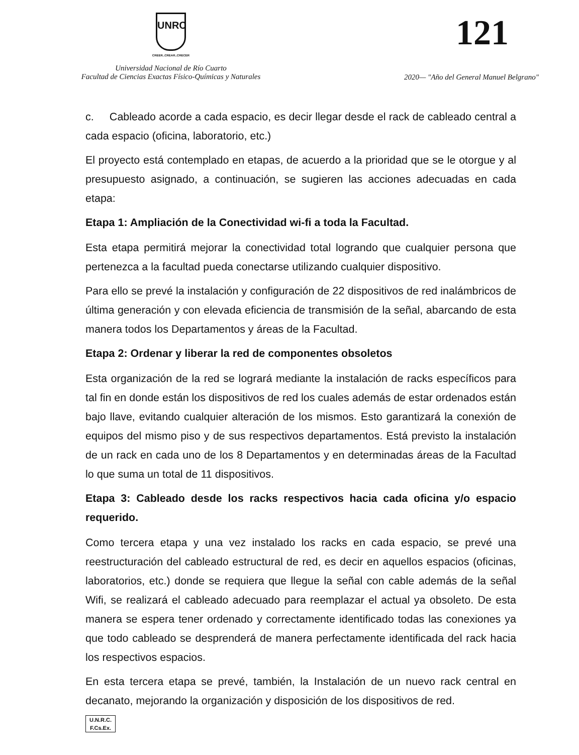UNRC
CREER..CREAR..CRECER
Universidad Nacional de Río Cuarto
Facultad de Ciencias Exactas Físico-Químicas y Naturales
121
2020— "Año del General Manuel Belgrano"
c. Cableado acorde a cada espacio, es decir llegar desde el rack de cableado central a cada espacio (oficina, laboratorio, etc.)
El proyecto está contemplado en etapas, de acuerdo a la prioridad que se le otorgue y al presupuesto asignado, a continuación, se sugieren las acciones adecuadas en cada etapa:
Etapa 1: Ampliación de la Conectividad wi-fi a toda la Facultad.
Esta etapa permitirá mejorar la conectividad total logrando que cualquier persona que pertenezca a la facultad pueda conectarse utilizando cualquier dispositivo.
Para ello se prevé la instalación y configuración de 22 dispositivos de red inalámbricos de última generación y con elevada eficiencia de transmisión de la señal, abarcando de esta manera todos los Departamentos y áreas de la Facultad.
Etapa 2: Ordenar y liberar la red de componentes obsoletos
Esta organización de la red se logrará mediante la instalación de racks específicos para tal fin en donde están los dispositivos de red los cuales además de estar ordenados están bajo llave, evitando cualquier alteración de los mismos. Esto garantizará la conexión de equipos del mismo piso y de sus respectivos departamentos. Está previsto la instalación de un rack en cada uno de los 8 Departamentos y en determinadas áreas de la Facultad lo que suma un total de 11 dispositivos.
Etapa 3: Cableado desde los racks respectivos hacia cada oficina y/o espacio requerido.
Como tercera etapa y una vez instalado los racks en cada espacio, se prevé una reestructuración del cableado estructural de red, es decir en aquellos espacios (oficinas, laboratorios, etc.) donde se requiera que llegue la señal con cable además de la señal Wifi, se realizará el cableado adecuado para reemplazar el actual ya obsoleto. De esta manera se espera tener ordenado y correctamente identificado todas las conexiones ya que todo cableado se desprenderá de manera perfectamente identificada del rack hacia los respectivos espacios.
En esta tercera etapa se prevé, también, la Instalación de un nuevo rack central en decanato, mejorando la organización y disposición de los dispositivos de red.
U.N.R.C.
F.Cs.Ex.